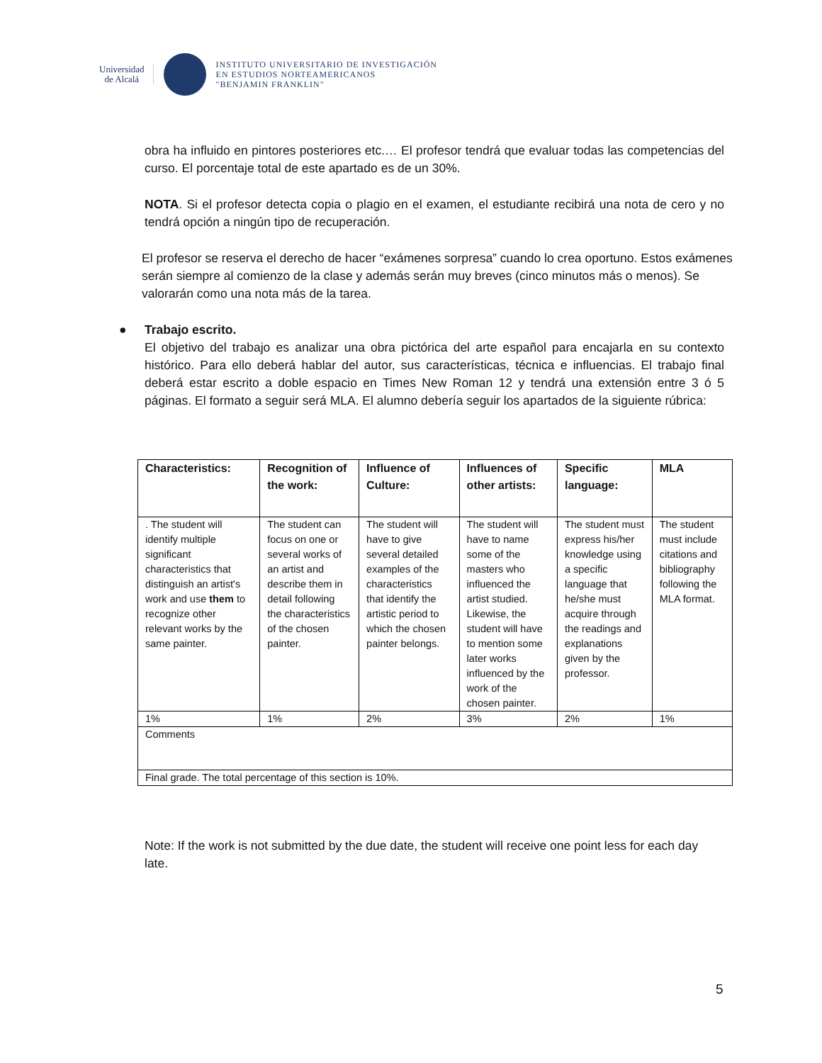Universidad
de Alcalá
INSTITUTO UNIVERSITARIO DE INVESTIGACIÓN
EN ESTUDIOS NORTEAMERICANOS
"BENJAMIN FRANKLIN"
obra ha influido en pintores posteriores etc.… El profesor tendrá que evaluar todas las competencias del curso. El porcentaje total de este apartado es de un 30%.
NOTA. Si el profesor detecta copia o plagio en el examen, el estudiante recibirá una nota de cero y no tendrá opción a ningún tipo de recuperación.
El profesor se reserva el derecho de hacer “exámenes sorpresa” cuando lo crea oportuno. Estos exámenes serán siempre al comienzo de la clase y además serán muy breves (cinco minutos más o menos). Se valorarán como una nota más de la tarea.
● Trabajo escrito.
El objetivo del trabajo es analizar una obra pictórica del arte español para encajarla en su contexto histórico. Para ello deberá hablar del autor, sus características, técnica e influencias. El trabajo final deberá estar escrito a doble espacio en Times New Roman 12 y tendrá una extensión entre 3 ó 5 páginas. El formato a seguir será MLA. El alumno debería seguir los apartados de la siguiente rúbrica:
| Characteristics: | Recognition of the work: | Influence of Culture: | Influences of other artists: | Specific language: | MLA |
| --- | --- | --- | --- | --- | --- |
| . The student will identify multiple significant characteristics that distinguish an artist's work and use them to recognize other relevant works by the same painter. | The student can focus on one or several works of an artist and describe them in detail following the characteristics of the chosen painter. | The student will have to give several detailed examples of the characteristics that identify the artistic period to which the chosen painter belongs. | The student will have to name some of the masters who influenced the artist studied. Likewise, the student will have to mention some later works influenced by the work of the chosen painter. | The student must express his/her knowledge using a specific language that he/she must acquire through the readings and explanations given by the professor. | The student must include citations and bibliography following the MLA format. |
| 1% | 1% | 2% | 3% | 2% | 1% |
| Comments | | | | | |
| Final grade. The total percentage of this section is 10%. | | | | | |
Note: If the work is not submitted by the due date, the student will receive one point less for each day late.
5